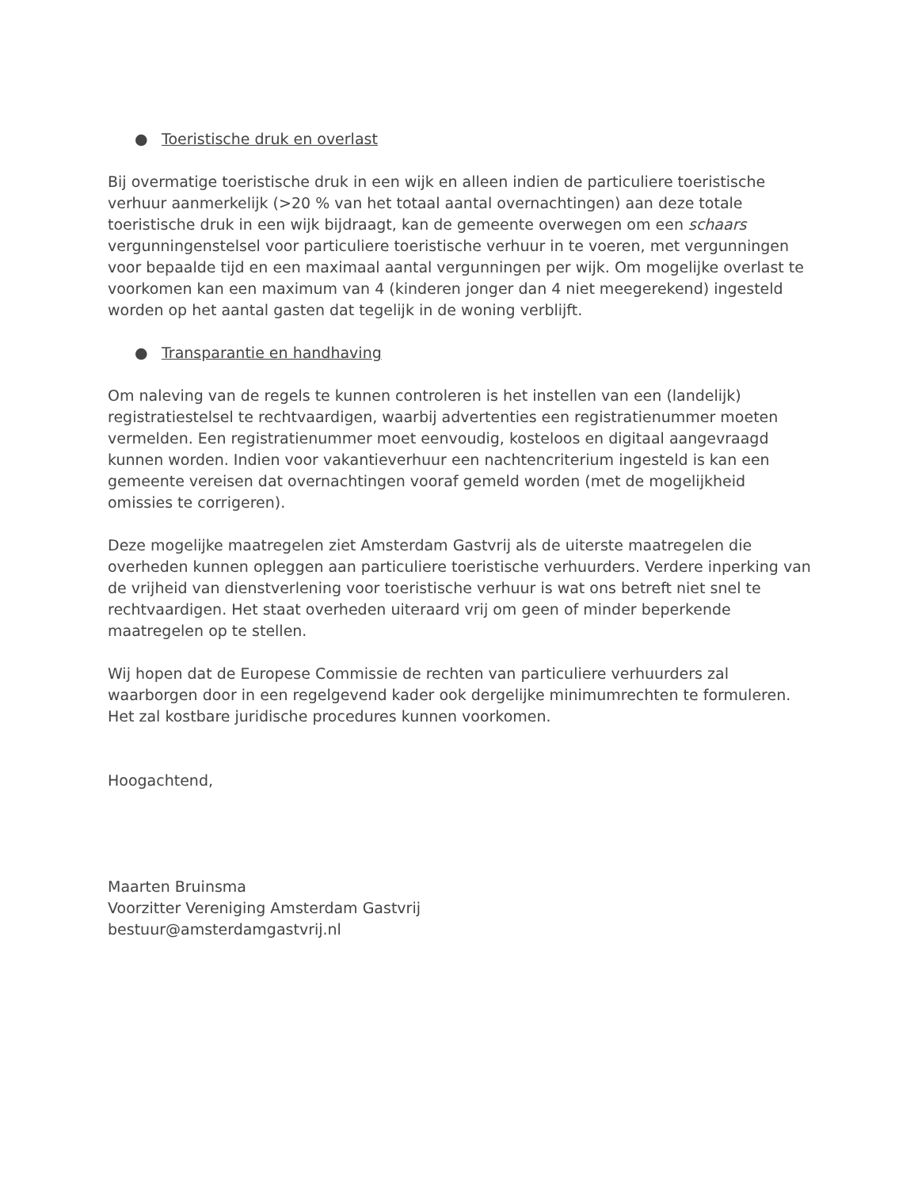● Toeristische druk en overlast
Bij overmatige toeristische druk in een wijk en alleen indien de particuliere toeristische verhuur aanmerkelijk (>20 % van het totaal aantal overnachtingen) aan deze totale toeristische druk in een wijk bijdraagt, kan de gemeente overwegen om een schaars vergunningenstelsel voor particuliere toeristische verhuur in te voeren, met vergunningen voor bepaalde tijd en een maximaal aantal vergunningen per wijk. Om mogelijke overlast te voorkomen kan een maximum van 4 (kinderen jonger dan 4 niet meegerekend) ingesteld worden op het aantal gasten dat tegelijk in de woning verblijft.
● Transparantie en handhaving
Om naleving van de regels te kunnen controleren is het instellen van een (landelijk) registratiestelsel te rechtvaardigen, waarbij advertenties een registratienummer moeten vermelden. Een registratienummer moet eenvoudig, kosteloos en digitaal aangevraagd kunnen worden. Indien voor vakantieverhuur een nachtencriterium ingesteld is kan een gemeente vereisen dat overnachtingen vooraf gemeld worden (met de mogelijkheid omissies te corrigeren).
Deze mogelijke maatregelen ziet Amsterdam Gastvrij als de uiterste maatregelen die overheden kunnen opleggen aan particuliere toeristische verhuurders. Verdere inperking van de vrijheid van dienstverlening voor toeristische verhuur is wat ons betreft niet snel te rechtvaardigen. Het staat overheden uiteraard vrij om geen of minder beperkende maatregelen op te stellen.
Wij hopen dat de Europese Commissie de rechten van particuliere verhuurders zal waarborgen door in een regelgevend kader ook dergelijke minimumrechten te formuleren. Het zal kostbare juridische procedures kunnen voorkomen.
Hoogachtend,
Maarten Bruinsma
Voorzitter Vereniging Amsterdam Gastvrij
bestuur@amsterdamgastvrij.nl